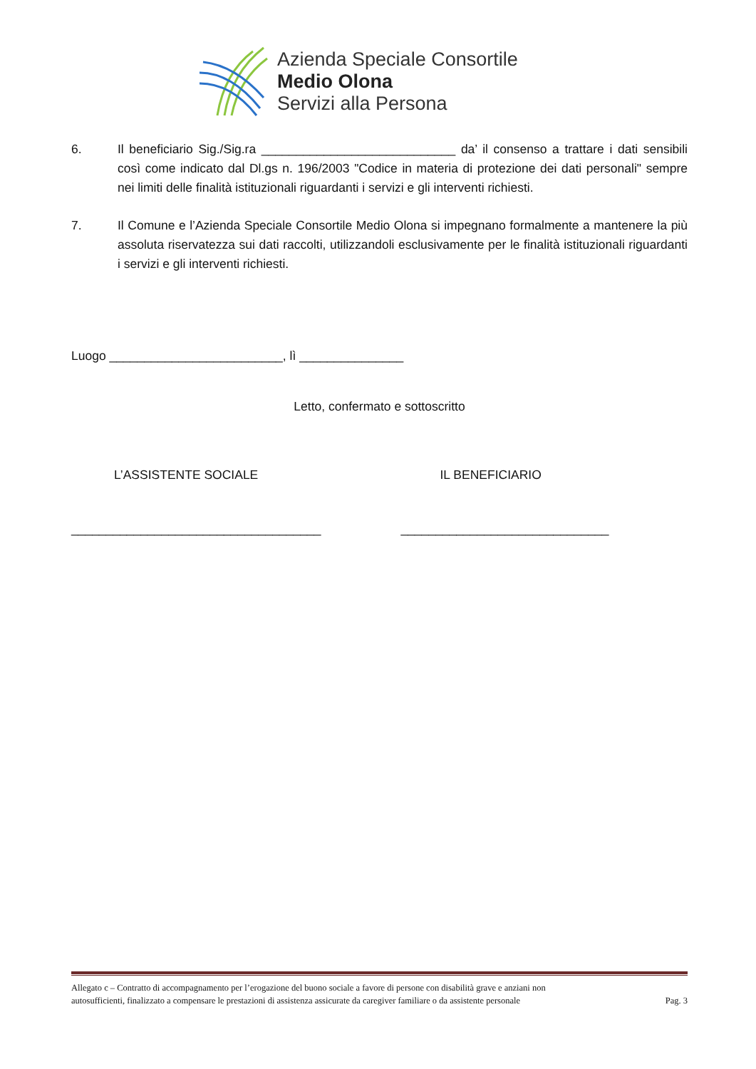Azienda Speciale Consortile
Medio Olona
Servizi alla Persona
6. Il beneficiario Sig./Sig.ra ____________________________ da’ il consenso a trattare i dati sensibili così come indicato dal Dl.gs n. 196/2003 "Codice in materia di protezione dei dati personali" sempre nei limiti delle finalità istituzionali riguardanti i servizi e gli interventi richiesti.
7. Il Comune e l’Azienda Speciale Consortile Medio Olona si impegnano formalmente a mantenere la più assoluta riservatezza sui dati raccolti, utilizzandoli esclusivamente per le finalità istituzionali riguardanti i servizi e gli interventi richiesti.
Luogo _________________________, lì _______________
Letto, confermato e sottoscritto
L’ASSISTENTE SOCIALE IL BENEFICIARIO
____________________________________
______________________________
Allegato c – Contratto di accompagnamento per l’erogazione del buono sociale a favore di persone con disabilità grave e anziani non
autosufficienti, finalizzato a compensare le prestazioni di assistenza assicurate da caregiver familiare o da assistente personale Pag. 3